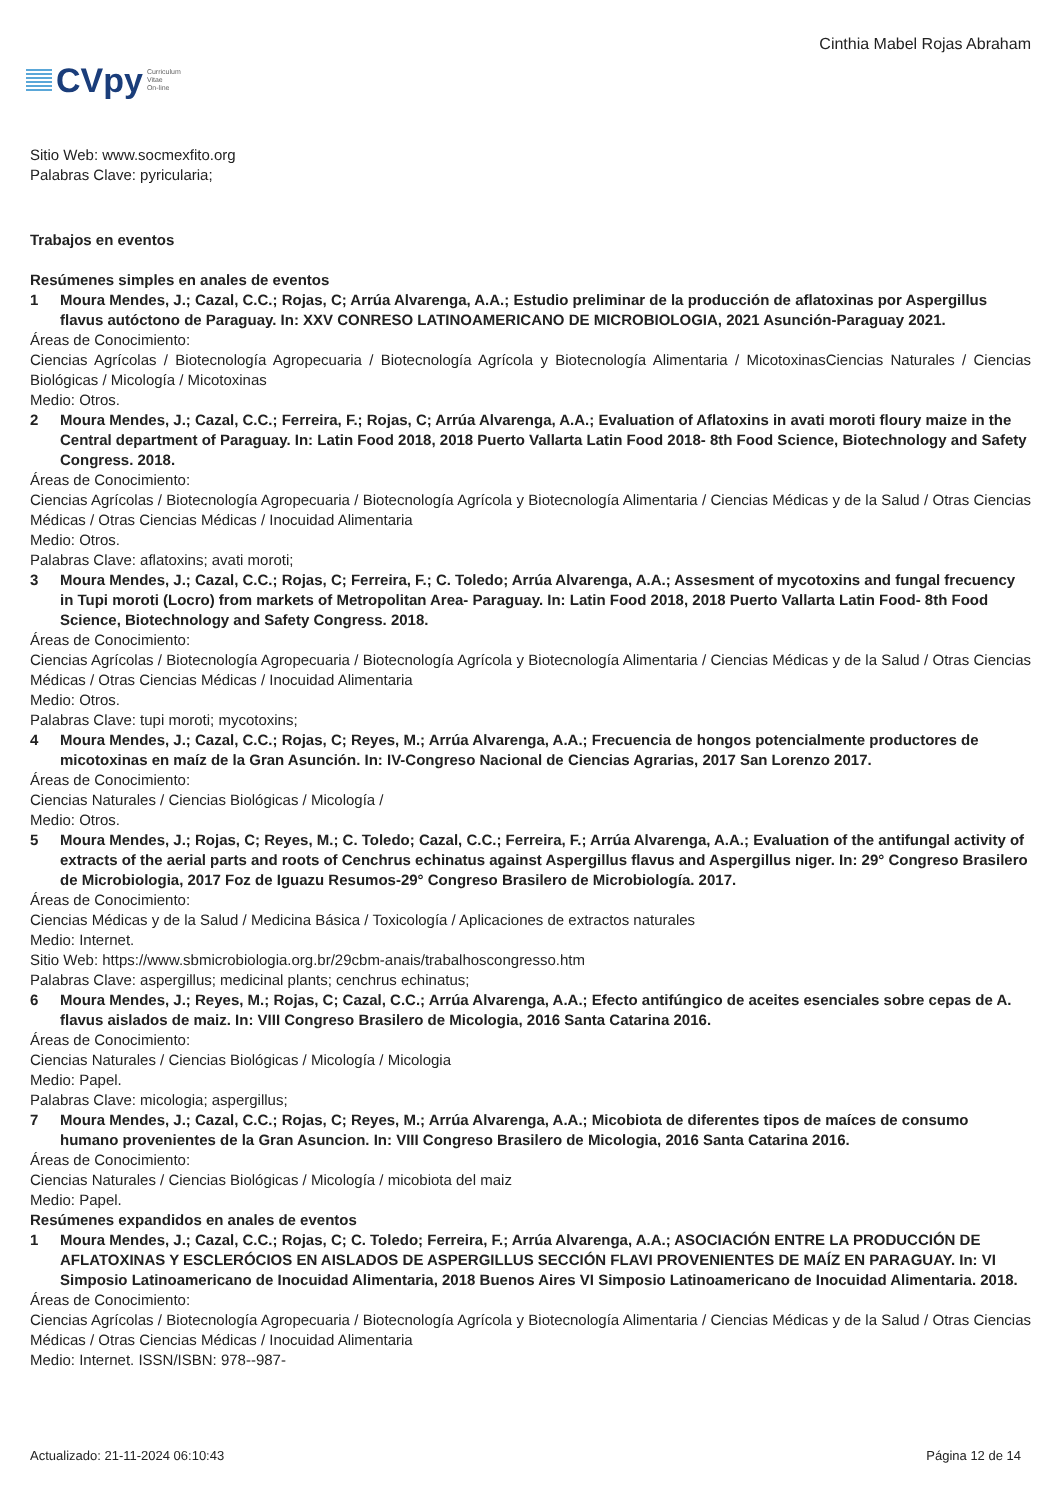CVpy Curriculum
Vitae
On-line
Cinthia Mabel Rojas Abraham
Sitio Web: www.socmexfito.org
Palabras Clave: pyricularia;
Trabajos en eventos
Resúmenes simples en anales de eventos
1 Moura Mendes, J.; Cazal, C.C.; Rojas, C; Arrúa Alvarenga, A.A.; Estudio preliminar de la producción de aflatoxinas por Aspergillus flavus autóctono de Paraguay. In: XXV CONRESO LATINOAMERICANO DE MICROBIOLOGIA, 2021 Asunción-Paraguay 2021.
Áreas de Conocimiento:
Ciencias Agrícolas / Biotecnología Agropecuaria / Biotecnología Agrícola y Biotecnología Alimentaria / MicotoxinasCiencias Naturales / Ciencias Biológicas / Micología / Micotoxinas
Medio: Otros.
2 Moura Mendes, J.; Cazal, C.C.; Ferreira, F.; Rojas, C; Arrúa Alvarenga, A.A.; Evaluation of Aflatoxins in avati moroti floury maize in the Central department of Paraguay. In: Latin Food 2018, 2018 Puerto Vallarta Latin Food 2018- 8th Food Science, Biotechnology and Safety Congress. 2018.
Áreas de Conocimiento:
Ciencias Agrícolas / Biotecnología Agropecuaria / Biotecnología Agrícola y Biotecnología Alimentaria / Ciencias Médicas y de la Salud / Otras Ciencias Médicas / Otras Ciencias Médicas / Inocuidad Alimentaria
Medio: Otros.
Palabras Clave: aflatoxins; avati moroti;
3 Moura Mendes, J.; Cazal, C.C.; Rojas, C; Ferreira, F.; C. Toledo; Arrúa Alvarenga, A.A.; Assesment of mycotoxins and fungal frecuency in Tupi moroti (Locro) from markets of Metropolitan Area- Paraguay. In: Latin Food 2018, 2018 Puerto Vallarta Latin Food- 8th Food Science, Biotechnology and Safety Congress. 2018.
Áreas de Conocimiento:
Ciencias Agrícolas / Biotecnología Agropecuaria / Biotecnología Agrícola y Biotecnología Alimentaria / Ciencias Médicas y de la Salud / Otras Ciencias Médicas / Otras Ciencias Médicas / Inocuidad Alimentaria
Medio: Otros.
Palabras Clave: tupi moroti; mycotoxins;
4 Moura Mendes, J.; Cazal, C.C.; Rojas, C; Reyes, M.; Arrúa Alvarenga, A.A.; Frecuencia de hongos potencialmente productores de micotoxinas en maíz de la Gran Asunción. In: IV-Congreso Nacional de Ciencias Agrarias, 2017 San Lorenzo 2017.
Áreas de Conocimiento:
Ciencias Naturales / Ciencias Biológicas / Micología /
Medio: Otros.
5 Moura Mendes, J.; Rojas, C; Reyes, M.; C. Toledo; Cazal, C.C.; Ferreira, F.; Arrúa Alvarenga, A.A.; Evaluation of the antifungal activity of extracts of the aerial parts and roots of Cenchrus echinatus against Aspergillus flavus and Aspergillus niger. In: 29° Congreso Brasilero de Microbiologia, 2017 Foz de Iguazu Resumos-29° Congreso Brasilero de Microbiología. 2017.
Áreas de Conocimiento:
Ciencias Médicas y de la Salud / Medicina Básica / Toxicología / Aplicaciones de extractos naturales
Medio: Internet.
Sitio Web: https://www.sbmicrobiologia.org.br/29cbm-anais/trabalhoscongresso.htm
Palabras Clave: aspergillus; medicinal plants; cenchrus echinatus;
6 Moura Mendes, J.; Reyes, M.; Rojas, C; Cazal, C.C.; Arrúa Alvarenga, A.A.; Efecto antifúngico de aceites esenciales sobre cepas de A. flavus aislados de maiz. In: VIII Congreso Brasilero de Micologia, 2016 Santa Catarina 2016.
Áreas de Conocimiento:
Ciencias Naturales / Ciencias Biológicas / Micología / Micologia
Medio: Papel.
Palabras Clave: micologia; aspergillus;
7 Moura Mendes, J.; Cazal, C.C.; Rojas, C; Reyes, M.; Arrúa Alvarenga, A.A.; Micobiota de diferentes tipos de maíces de consumo humano provenientes de la Gran Asuncion. In: VIII Congreso Brasilero de Micologia, 2016 Santa Catarina 2016.
Áreas de Conocimiento:
Ciencias Naturales / Ciencias Biológicas / Micología / micobiota del maiz
Medio: Papel.
Resúmenes expandidos en anales de eventos
1 Moura Mendes, J.; Cazal, C.C.; Rojas, C; C. Toledo; Ferreira, F.; Arrúa Alvarenga, A.A.; ASOCIACIÓN ENTRE LA PRODUCCIÓN DE AFLATOXINAS Y ESCLERÓCIOS EN AISLADOS DE ASPERGILLUS SECCIÓN FLAVI PROVENIENTES DE MAÍZ EN PARAGUAY. In: VI Simposio Latinoamericano de Inocuidad Alimentaria, 2018 Buenos Aires VI Simposio Latinoamericano de Inocuidad Alimentaria. 2018.
Áreas de Conocimiento:
Ciencias Agrícolas / Biotecnología Agropecuaria / Biotecnología Agrícola y Biotecnología Alimentaria / Ciencias Médicas y de la Salud / Otras Ciencias Médicas / Otras Ciencias Médicas / Inocuidad Alimentaria
Medio: Internet. ISSN/ISBN: 978--987-
Actualizado: 21-11-2024 06:10:43 Página 12 de 14